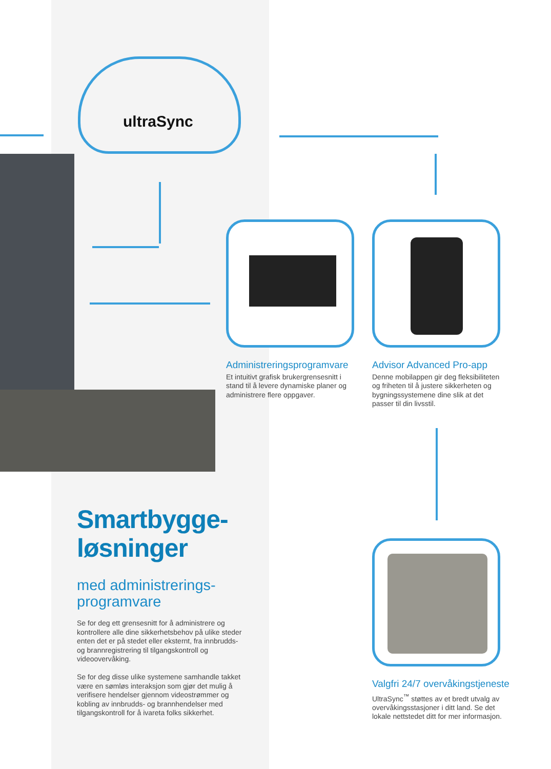ultraSync
Administreringsprogramvare
Et intuitivt grafisk brukergrensesnitt i stand til å levere dynamiske planer og administrere flere oppgaver.
Advisor Advanced Pro-app
Denne mobilappen gir deg fleksibiliteten og friheten til å justere sikkerheten og bygningssystemene dine slik at det passer til din livsstil.
Valgfri 24/7 overvåkingstjeneste
UltraSync<sup>™</sup> støttes av et bredt utvalg av overvåkingsstasjoner i ditt land. Se det lokale nettstedet ditt for mer informasjon.
Smartbygge-
løsninger
med administrerings-
programvare
Se for deg ett grensesnitt for å administrere og kontrollere alle dine sikkerhetsbehov på ulike steder enten det er på stedet eller eksternt, fra innbrudds- og brannregistrering til tilgangskontroll og videoovervåking.
Se for deg disse ulike systemene samhandle takket være en sømløs interaksjon som gjør det mulig å verifisere hendelser gjennom videostrømmer og kobling av innbrudds- og brannhendelser med tilgangskontroll for å ivareta folks sikkerhet.